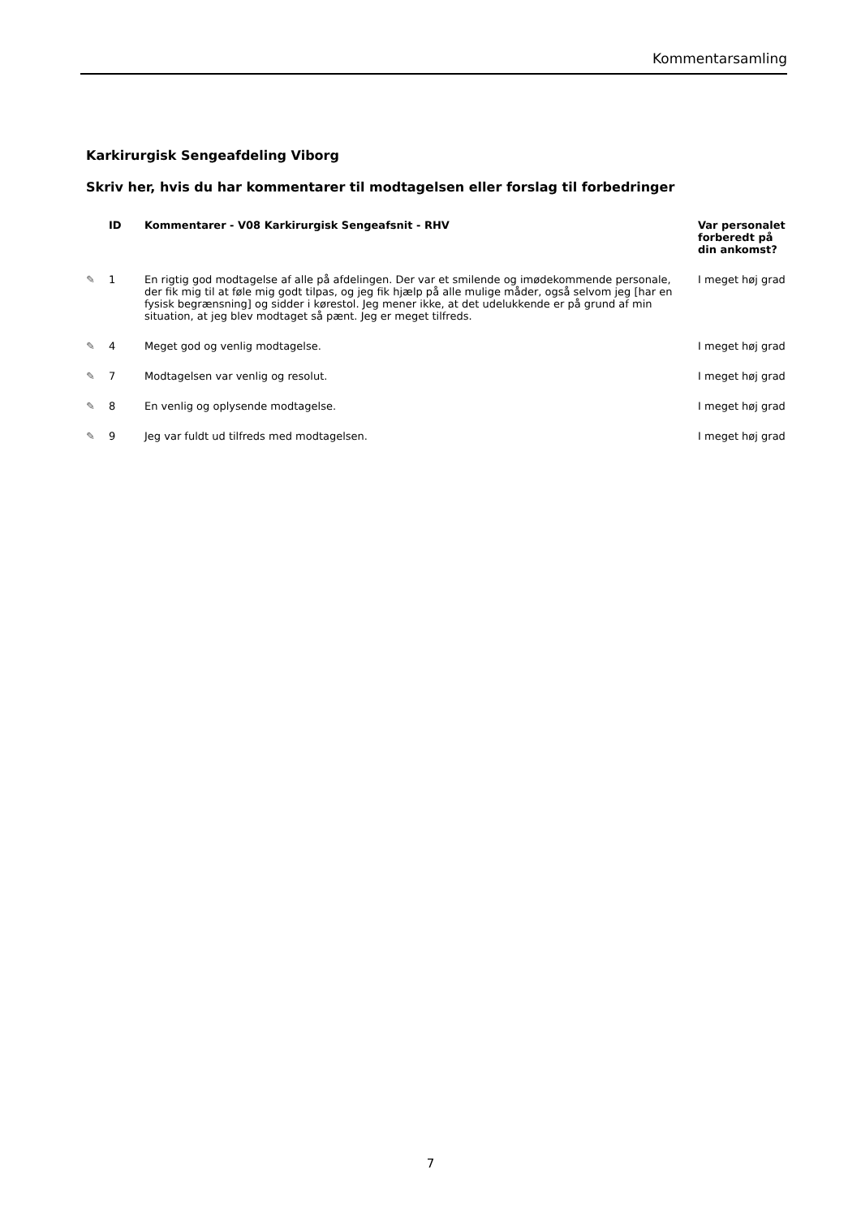Kommentarsamling
Karkirurgisk Sengeafdeling Viborg
Skriv her, hvis du har kommentarer til modtagelsen eller forslag til forbedringer
| | ID | Kommentarer - V08 Karkirurgisk Sengeafsnit - RHV | Var personalet forberedt på din ankomst? |
| --- | --- | --- | --- |
| ✎ | 1 | En rigtig god modtagelse af alle på afdelingen. Der var et smilende og imødekommende personale, der fik mig til at føle mig godt tilpas, og jeg fik hjælp på alle mulige måder, også selvom jeg [har en fysisk begrænsning] og sidder i kørestol. Jeg mener ikke, at det udelukkende er på grund af min situation, at jeg blev modtaget så pænt. Jeg er meget tilfreds. | I meget høj grad |
| ✎ | 4 | Meget god og venlig modtagelse. | I meget høj grad |
| ✎ | 7 | Modtagelsen var venlig og resolut. | I meget høj grad |
| ✎ | 8 | En venlig og oplysende modtagelse. | I meget høj grad |
| ✎ | 9 | Jeg var fuldt ud tilfreds med modtagelsen. | I meget høj grad |
7